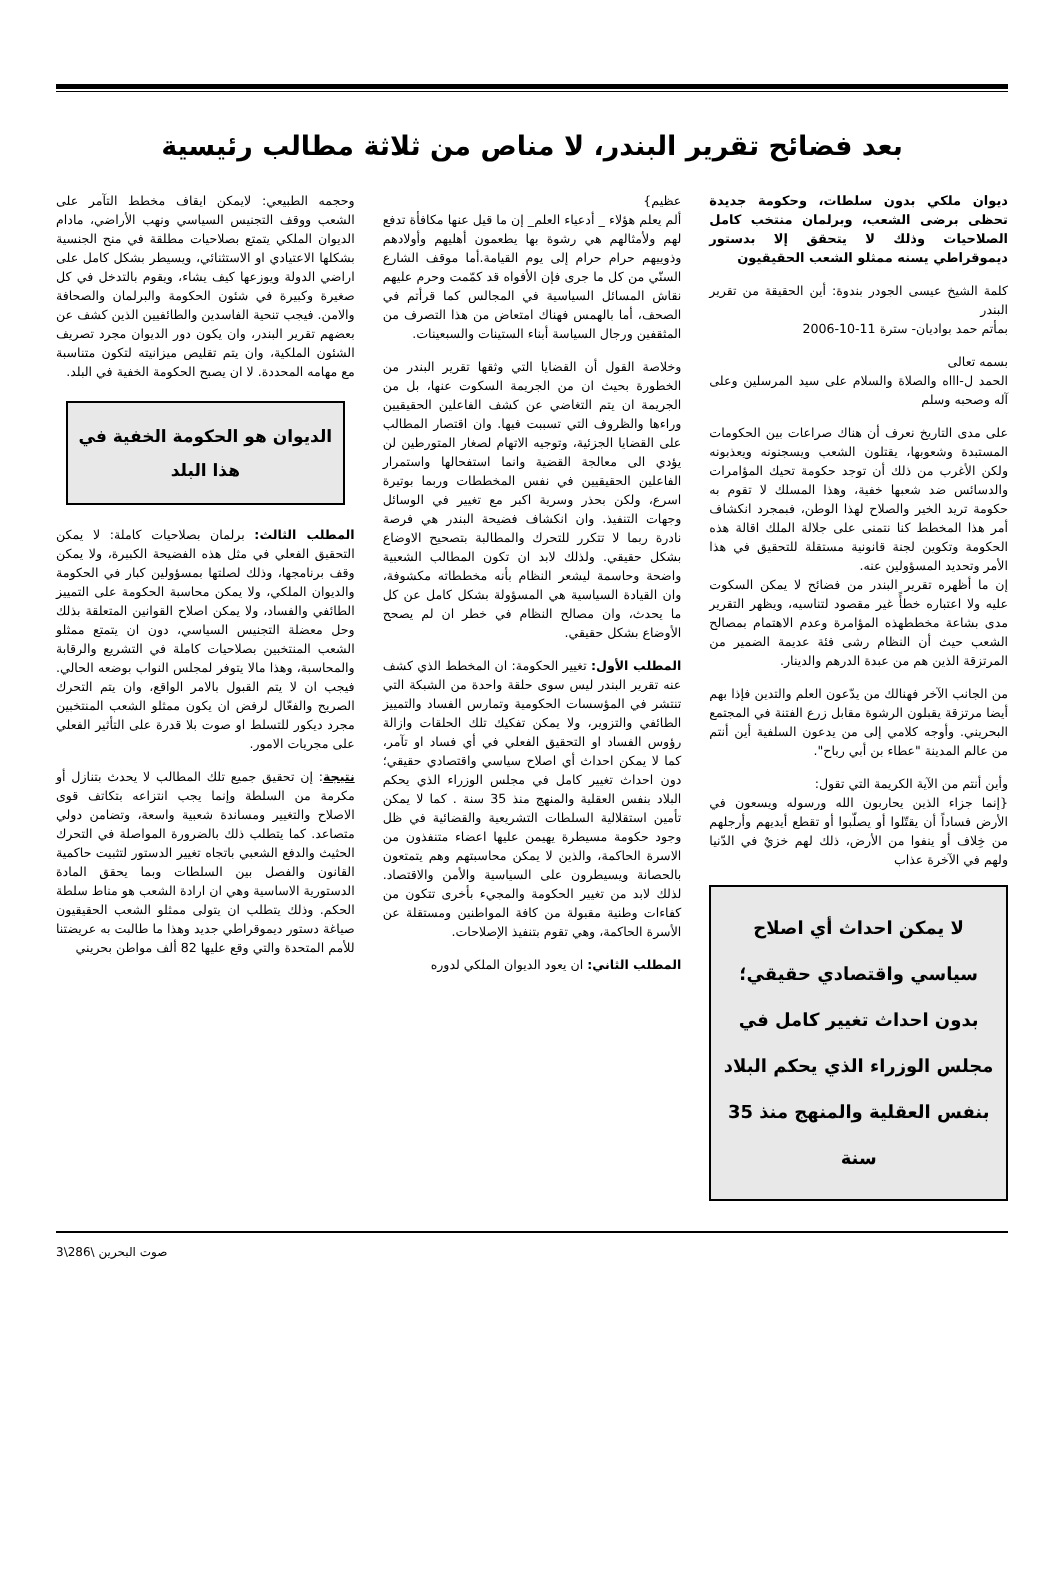بعد فضائح تقرير البندر، لا مناص من ثلاثة مطالب رئيسية
ديوان ملكي بدون سلطات، وحكومة جديدة تحظى برضى الشعب، وبرلمان منتخب كامل الصلاحيات وذلك لا يتحقق إلا بدستور ديموقراطي يسنه ممثلو الشعب الحقيقيون
كلمة الشيخ عيسى الجودر بندوة: أين الحقيقة من تقرير البندر
بمأتم حمد بواديان- سترة 11-10-2006
بسمه تعالى
الحمد ل-اااه والصلاة والسلام على سيد المرسلين وعلى آله وصحبه وسلم
على مدى التاريخ نعرف أن هناك صراعات بين الحكومات المستبدة وشعوبها، يقتلون الشعب ويسجنونه ويعذبونه ولكن الأغرب من ذلك أن توجد حكومة تحيك المؤامرات والدسائس ضد شعبها خفية، وهذا المسلك لا تقوم به حكومة تريد الخير والصلاح لهذا الوطن، فبمجرد انكشاف أمر هذا المخطط كنا نتمنى على جلالة الملك اقالة هذه الحكومة وتكوين لجنة قانونية مستقلة للتحقيق في هذا الأمر وتحديد المسؤولين عنه.
إن ما أظهره تقرير البندر من فضائح لا يمكن السكوت عليه ولا اعتباره خطأً غير مقصود لتناسيه، ويظهر التقرير مدى بشاعة مخططهذه المؤامرة وعدم الاهتمام بمصالح الشعب حيث أن النظام رشى فئة عديمة الضمير من المرتزقة الذين هم من عبدة الدرهم والدينار.
من الجانب الآخر فهنالك من يدّعون العلم والتدين فإذا بهم أيضا مرتزقة يقبلون الرشوة مقابل زرع الفتنة في المجتمع البحريني. وأوجه كلامي إلى من يدعون السلفية أين أنتم من عالم المدينة "عطاء بن أبي رباح".
وأين أنتم من الآية الكريمة التي تقول:
{إنما جزاء الذين يحاربون الله ورسوله ويسعون في الأرض فساداً أن يقتّلوا أو يصلّبوا أو تقطع أيديهم وأرجلهم من خِلاف أو ينفوا من الأرض، ذلك لهم خزيٌ في الدّنيا ولهم في الآخرة عذاب
لا يمكن احداث أي اصلاح سياسي واقتصادي حقيقي؛ بدون احداث تغيير كامل في مجلس الوزراء الذي يحكم البلاد بنفس العقلية والمنهج منذ 35 سنة
عظيم}
ألم يعلم هؤلاء _ أدعياء العلم_ إن ما قيل عنها مكافأة تدفع لهم ولأمثالهم هي رشوة بها يطعمون أهليهم وأولادهم وذوييهم حرام حرام إلى يوم القيامة.أما موقف الشارع السنّي من كل ما جرى فإن الأفواه قد كمّمت وحرم عليهم نقاش المسائل السياسية في المجالس كما قرأتم في الصحف، أما بالهمس فهناك امتعاض من هذا التصرف من المثقفين ورجال السياسة أبناء الستينات والسبعينات.
وخلاصة القول أن القضايا التي وثقها تقرير البندر من الخطورة بحيث ان من الجريمة السكوت عنها، بل من الجريمة ان يتم التغاضي عن كشف الفاعلين الحقيقيين وراءها والظروف التي تسببت فيها. وان اقتصار المطالب على القضايا الجزئية، وتوجيه الاتهام لصغار المتورطين لن يؤدي الى معالجة القضية وانما استفحالها واستمرار الفاعلين الحقيقيين في نفس المخططات وربما بوتيرة اسرع، ولكن بحذر وسرية اكبر مع تغيير في الوسائل وجهات التنفيذ. وان انكشاف فضيحة البندر هي فرصة نادرة ربما لا تتكرر للتحرك والمطالبة بتصحيح الاوضاع بشكل حقيقي. ولذلك لابد ان تكون المطالب الشعبية واضحة وحاسمة ليشعر النظام بأنه مخططاته مكشوفة، وان القيادة السياسية هي المسؤولة بشكل كامل عن كل ما يحدث، وان مصالح النظام في خطر ان لم يصحح الأوضاع بشكل حقيقي.
المطلب الأول: تغيير الحكومة: ان المخطط الذي كشف عنه تقرير البندر ليس سوى حلقة واحدة من الشبكة التي تنتشر في المؤسسات الحكومية وتمارس الفساد والتمييز الطائفي والتزوير، ولا يمكن تفكيك تلك الحلقات وازالة رؤوس الفساد او التحقيق الفعلي في أي فساد او تآمر، كما لا يمكن احداث أي اصلاح سياسي واقتصادي حقيقي؛ دون احداث تغيير كامل في مجلس الوزراء الذي يحكم البلاد بنفس العقلية والمنهج منذ 35 سنة . كما لا يمكن تأمين استقلالية السلطات التشريعية والقضائية في ظل وجود حكومة مسيطرة يهيمن عليها اعضاء متنفذون من الاسرة الحاكمة، والذين لا يمكن محاسبتهم وهم يتمتعون بالحصانة ويسيطرون على السياسية والأمن والاقتصاد. لذلك لابد من تغيير الحكومة والمجيء بأخرى تتكون من كفاءات وطنية مقبولة من كافة المواطنين ومستقلة عن الأسرة الحاكمة، وهي تقوم بتنفيذ الإصلاحات.
المطلب الثاني: ان يعود الديوان الملكي لدوره
وحجمه الطبيعي: لايمكن ايقاف مخطط التآمر على الشعب ووقف التجنيس السياسي ونهب الأراضي، مادام الديوان الملكي يتمتع بصلاحيات مطلقة في منح الجنسية بشكلها الاعتيادي او الاستثنائي، ويسيطر بشكل كامل على اراضي الدولة ويوزعها كيف يشاء، ويقوم بالتدخل في كل صغيرة وكبيرة في شئون الحكومة والبرلمان والصحافة والامن. فيجب تنحية الفاسدين والطائفيين الذين كشف عن بعضهم تقرير البندر، وان يكون دور الديوان مجرد تصريف الشئون الملكية، وان يتم تقليص ميزانيته لتكون متناسبة مع مهامه المحددة. لا ان يصبح الحكومة الخفية في البلد.
الديوان هو الحكومة الخفية في هذا البلد
المطلب الثالث: برلمان بصلاحيات كاملة: لا يمكن التحقيق الفعلي في مثل هذه الفضيحة الكبيرة، ولا يمكن وقف برنامجها، وذلك لصلتها بمسؤولين كبار في الحكومة والديوان الملكي، ولا يمكن محاسبة الحكومة على التمييز الطائفي والفساد، ولا يمكن اصلاح القوانين المتعلقة بذلك وحل معضلة التجنيس السياسي، دون ان يتمتع ممثلو الشعب المنتخبين بصلاحيات كاملة في التشريع والرقابة والمحاسبة، وهذا مالا يتوفر لمجلس النواب بوضعه الحالي. فيجب ان لا يتم القبول بالامر الواقع، وان يتم التحرك الصريح والفعّال لرفض ان يكون ممثلو الشعب المنتخبين مجرد ديكور للتسلط او صوت بلا قدرة على التأثير الفعلي على مجريات الامور.
نتيجة: إن تحقيق جميع تلك المطالب لا يحدث بتنازل أو مكرمة من السلطة وإنما يجب انتزاعه بتكاتف قوى الاصلاح والتغيير ومساندة شعبية واسعة، وتضامن دولي متصاعد. كما يتطلب ذلك بالضرورة المواصلة في التحرك الحثيث والدفع الشعبي باتجاه تغيير الدستور لتثبيت حاكمية القانون والفصل بين السلطات وبما يحقق المادة الدستورية الاساسية وهي ان ارادة الشعب هو مناط سلطة الحكم. وذلك يتطلب ان يتولى ممثلو الشعب الحقيقيون صياغة دستور ديموقراطي جديد وهذا ما طالبت به عريضتنا للأمم المتحدة والتي وقع عليها 82 ألف مواطن بحريني
صوت البحرين \286\3